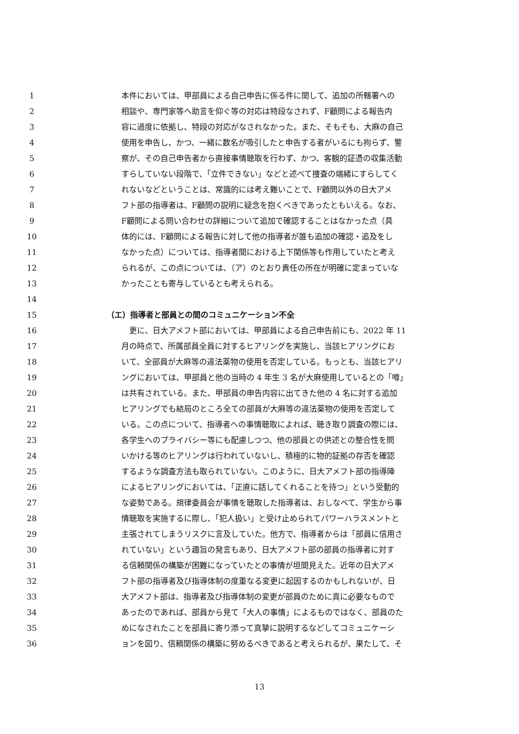1 本件においては、甲部員による自己申告に係る件に関して、追加の所轄署への
2 相談や、専門家等へ助言を仰ぐ等の対応は特段なされず、F顧問による報告内
3 容に過度に依拠し、特段の対応がなされなかった。また、そもそも、大麻の自己
4 使用を申告し、かつ、一緒に数名が吸引したと申告する者がいるにも拘らず、警
5 察が、その自己申告者から直接事情聴取を行わず、かつ、客観的証憑の収集活動
6 すらしていない段階で、「立件できない」などと述べて捜査の端緒にすらしてく
7 れないなどということは、常識的には考え難いことで、F顧問以外の日大アメ
8 フト部の指導者は、F顧問の説明に疑念を抱くべきであったともいえる。なお、
9 F顧問による問い合わせの詳細について追加で確認することはなかった点（具
10 体的には、F顧問による報告に対して他の指導者が誰も追加の確認・追及をし
11 なかった点）については、指導者間における上下関係等も作用していたと考え
12 られるが、この点については、（ア）のとおり責任の所在が明確に定まっていな
13 かったことも寄与しているとも考えられる。
14
15 （エ）指導者と部員との間のコミュニケーション不全
16　更に、日大アメフト部においては、甲部員による自己申告前にも、2022 年 11
17 月の時点で、所属部員全員に対するヒアリングを実施し、当該ヒアリングにお
18 いて、全部員が大麻等の違法薬物の使用を否定している。もっとも、当該ヒアリ
19 ングにおいては、甲部員と他の当時の 4 年生 3 名が大麻使用しているとの「噂」
20 は共有されている。また、甲部員の申告内容に出てきた他の 4 名に対する追加
21 ヒアリングでも結局のところ全ての部員が大麻等の違法薬物の使用を否定して
22 いる。この点について、指導者への事情聴取によれば、聴き取り調査の際には、
23 各学生へのプライバシー等にも配慮しつつ、他の部員との供述との整合性を問
24 いかける等のヒアリングは行われていないし、積極的に物的証拠の存否を確認
25 するような調査方法も取られていない。このように、日大アメフト部の指導陣
26 によるヒアリングにおいては、「正直に話してくれることを待つ」という受動的
27 な姿勢である。規律委員会が事情を聴取した指導者は、おしなべて、学生から事
28 情聴取を実施するに際し、「犯人扱い」と受け止められてパワーハラスメントと
29 主張されてしまうリスクに言及していた。他方で、指導者からは「部員に信用さ
30 れていない」という趣旨の発言もあり、日大アメフト部の部員の指導者に対す
31 る信頼関係の構築が困難になっていたとの事情が垣間見えた。近年の日大アメ
32 フト部の指導者及び指導体制の度重なる変更に起因するのかもしれないが、日
33 大アメフト部は、指導者及び指導体制の変更が部員のために真に必要なもので
34 あったのであれば、部員から見て「大人の事情」によるものではなく、部員のた
35 めになされたことを部員に寄り添って真摯に説明するなどしてコミュニケーシ
36 ョンを図り、信頼関係の構築に努めるべきであると考えられるが、果たして、そ
13